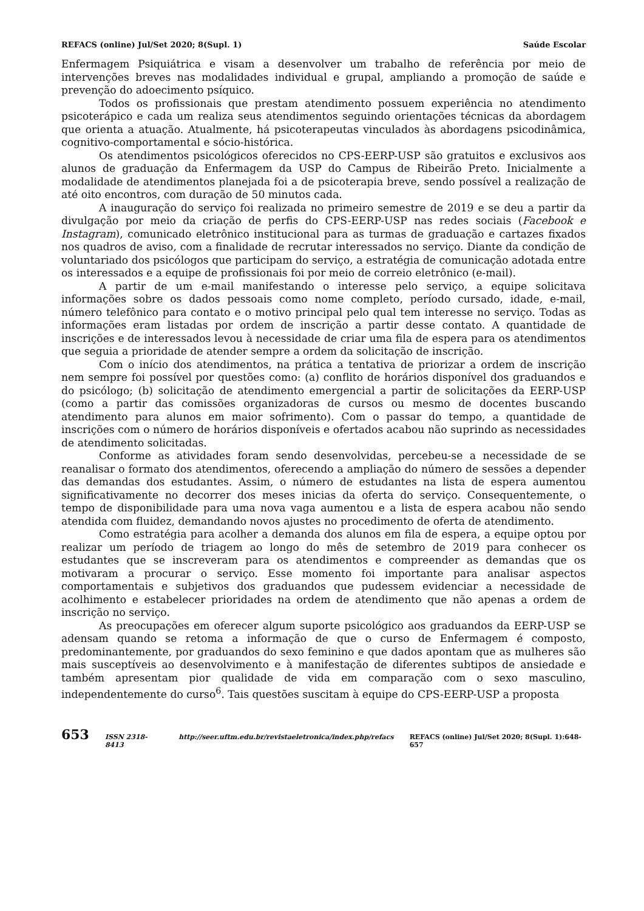REFACS (online) Jul/Set 2020; 8(Supl. 1) Saúde Escolar
Enfermagem Psiquiátrica e visam a desenvolver um trabalho de referência por meio de intervenções breves nas modalidades individual e grupal, ampliando a promoção de saúde e prevenção do adoecimento psíquico.
Todos os profissionais que prestam atendimento possuem experiência no atendimento psicoterápico e cada um realiza seus atendimentos seguindo orientações técnicas da abordagem que orienta a atuação. Atualmente, há psicoterapeutas vinculados às abordagens psicodinâmica, cognitivo-comportamental e sócio-histórica.
Os atendimentos psicológicos oferecidos no CPS-EERP-USP são gratuitos e exclusivos aos alunos de graduação da Enfermagem da USP do Campus de Ribeirão Preto. Inicialmente a modalidade de atendimentos planejada foi a de psicoterapia breve, sendo possível a realização de até oito encontros, com duração de 50 minutos cada.
A inauguração do serviço foi realizada no primeiro semestre de 2019 e se deu a partir da divulgação por meio da criação de perfis do CPS-EERP-USP nas redes sociais (Facebook e Instagram), comunicado eletrônico institucional para as turmas de graduação e cartazes fixados nos quadros de aviso, com a finalidade de recrutar interessados no serviço. Diante da condição de voluntariado dos psicólogos que participam do serviço, a estratégia de comunicação adotada entre os interessados e a equipe de profissionais foi por meio de correio eletrônico (e-mail).
A partir de um e-mail manifestando o interesse pelo serviço, a equipe solicitava informações sobre os dados pessoais como nome completo, período cursado, idade, e-mail, número telefônico para contato e o motivo principal pelo qual tem interesse no serviço. Todas as informações eram listadas por ordem de inscrição a partir desse contato. A quantidade de inscrições e de interessados levou à necessidade de criar uma fila de espera para os atendimentos que seguia a prioridade de atender sempre a ordem da solicitação de inscrição.
Com o início dos atendimentos, na prática a tentativa de priorizar a ordem de inscrição nem sempre foi possível por questões como: (a) conflito de horários disponível dos graduandos e do psicólogo; (b) solicitação de atendimento emergencial a partir de solicitações da EERP-USP (como a partir das comissões organizadoras de cursos ou mesmo de docentes buscando atendimento para alunos em maior sofrimento). Com o passar do tempo, a quantidade de inscrições com o número de horários disponíveis e ofertados acabou não suprindo as necessidades de atendimento solicitadas.
Conforme as atividades foram sendo desenvolvidas, percebeu-se a necessidade de se reanalisar o formato dos atendimentos, oferecendo a ampliação do número de sessões a depender das demandas dos estudantes. Assim, o número de estudantes na lista de espera aumentou significativamente no decorrer dos meses inicias da oferta do serviço. Consequentemente, o tempo de disponibilidade para uma nova vaga aumentou e a lista de espera acabou não sendo atendida com fluidez, demandando novos ajustes no procedimento de oferta de atendimento.
Como estratégia para acolher a demanda dos alunos em fila de espera, a equipe optou por realizar um período de triagem ao longo do mês de setembro de 2019 para conhecer os estudantes que se inscreveram para os atendimentos e compreender as demandas que os motivaram a procurar o serviço. Esse momento foi importante para analisar aspectos comportamentais e subjetivos dos graduandos que pudessem evidenciar a necessidade de acolhimento e estabelecer prioridades na ordem de atendimento que não apenas a ordem de inscrição no serviço.
As preocupações em oferecer algum suporte psicológico aos graduandos da EERP-USP se adensam quando se retoma a informação de que o curso de Enfermagem é composto, predominantemente, por graduandos do sexo feminino e que dados apontam que as mulheres são mais susceptíveis ao desenvolvimento e à manifestação de diferentes subtipos de ansiedade e também apresentam pior qualidade de vida em comparação com o sexo masculino, independentemente do curso<sup>6</sup>. Tais questões suscitam à equipe do CPS-EERP-USP a proposta
653 ISSN 2318-8413 http://seer.uftm.edu.br/revistaeletronica/index.php/refacs REFACS (online) Jul/Set 2020; 8(Supl. 1):648-657